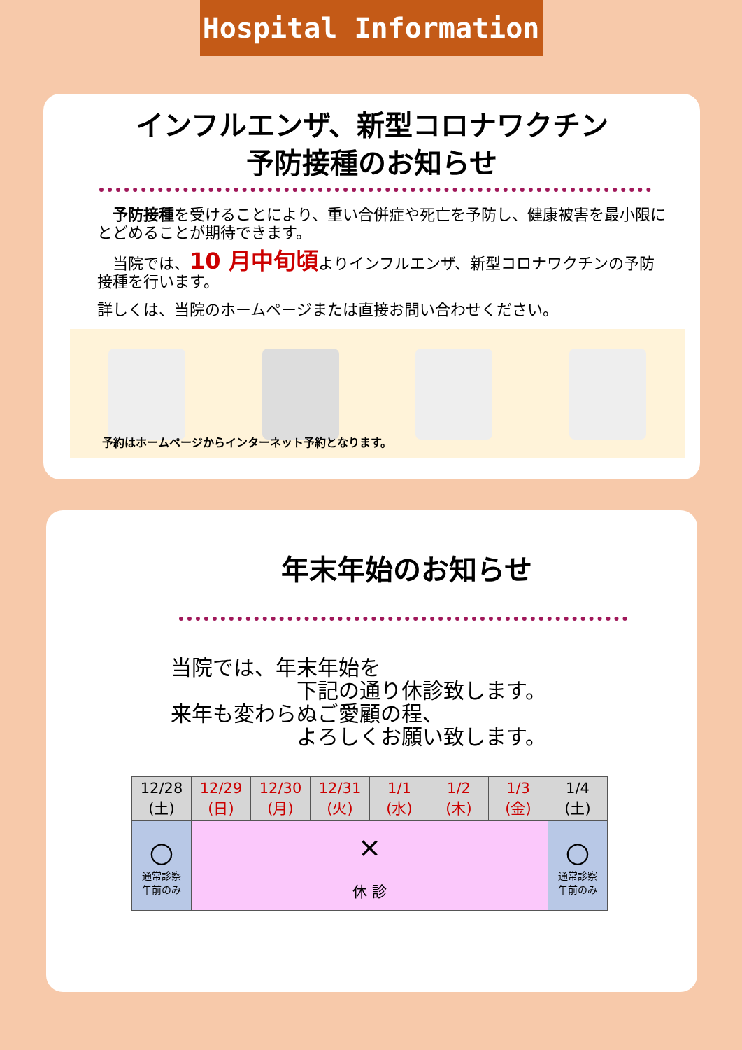Hospital Information
インフルエンザ、新型コロナワクチン
予防接種のお知らせ
　予防接種を受けることにより、重い合併症や死亡を予防し、健康被害を最小限にとどめることが期待できます。
　当院では、10 月中旬頃よりインフルエンザ、新型コロナワクチンの予防接種を行います。
詳しくは、当院のホームページまたは直接お問い合わせください。
予約はホームページからインターネット予約となります。
年末年始のお知らせ
当院では、年末年始を
　　　　　　下記の通り休診致します。
来年も変わらぬご愛顧の程、
　　　　　　よろしくお願い致します。
| 12/28 (土) | 12/29 (日) | 12/30 (月) | 12/31 (火) | 1/1 (水) | 1/2 (木) | 1/3 (金) | 1/4 (土) |
| ○ 通常診察 午前のみ | × 休 診 | | | | | | ○ 通常診察 午前のみ |